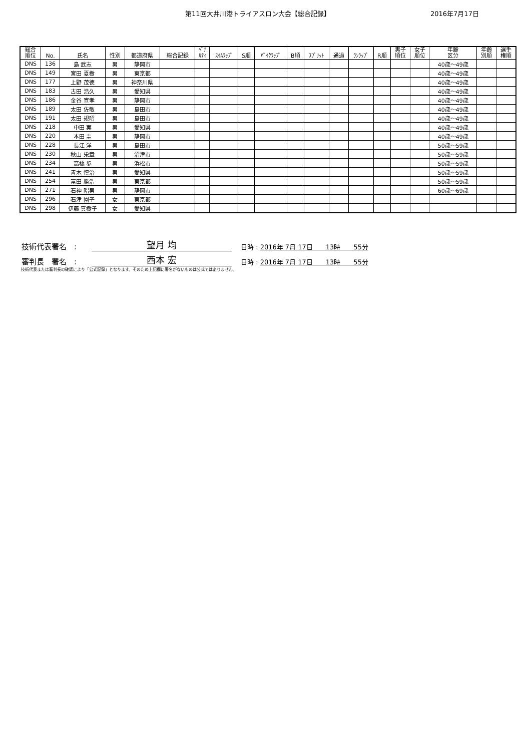第11回大井川港トライアスロン大会【総合記録】 2016年7月17日
| 総合 順位 | No. | 氏名 | 性別 | 都道府県 | 総合記録 | ﾍﾟﾅ ﾙﾃｨ | ｽｲﾑﾗｯﾌﾟ | S順 | ﾊﾞｲｸﾗｯﾌﾟ | B順 | ｽﾌﾟﾘｯﾄ | 通過 | ﾗﾝﾗｯﾌﾟ | R順 | 男子 順位 | 女子 順位 | 年齢 区分 | 年齢 別順 | 選手 権順 |
| --- | --- | --- | --- | --- | --- | --- | --- | --- | --- | --- | --- | --- | --- | --- | --- | --- | --- | --- | --- |
| DNS | 136 | 島 武志 | 男 | 静岡市 | | | | | | | | | | | | | 40歳～49歳 | | |
| DNS | 149 | 宮田 夏樹 | 男 | 東京都 | | | | | | | | | | | | | 40歳～49歳 | | |
| DNS | 177 | 上野 茂徳 | 男 | 神奈川県 | | | | | | | | | | | | | 40歳～49歳 | | |
| DNS | 183 | 古田 浩久 | 男 | 愛知県 | | | | | | | | | | | | | 40歳～49歳 | | |
| DNS | 186 | 金谷 宣孝 | 男 | 静岡市 | | | | | | | | | | | | | 40歳～49歳 | | |
| DNS | 189 | 太田 佐敏 | 男 | 島田市 | | | | | | | | | | | | | 40歳～49歳 | | |
| DNS | 191 | 太田 規昭 | 男 | 島田市 | | | | | | | | | | | | | 40歳～49歳 | | |
| DNS | 218 | 中田 実 | 男 | 愛知県 | | | | | | | | | | | | | 40歳～49歳 | | |
| DNS | 220 | 本田 圭 | 男 | 静岡市 | | | | | | | | | | | | | 40歳～49歳 | | |
| DNS | 228 | 長江 洋 | 男 | 島田市 | | | | | | | | | | | | | 50歳～59歳 | | |
| DNS | 230 | 秋山 栄章 | 男 | 沼津市 | | | | | | | | | | | | | 50歳～59歳 | | |
| DNS | 234 | 高橋 歩 | 男 | 浜松市 | | | | | | | | | | | | | 50歳～59歳 | | |
| DNS | 241 | 青木 慎治 | 男 | 愛知県 | | | | | | | | | | | | | 50歳～59歳 | | |
| DNS | 254 | 富田 勝浩 | 男 | 東京都 | | | | | | | | | | | | | 50歳～59歳 | | |
| DNS | 271 | 石神 昭男 | 男 | 静岡市 | | | | | | | | | | | | | 60歳～69歳 | | |
| DNS | 296 | 石津 園子 | 女 | 東京都 | | | | | | | | | | | | | | | |
| DNS | 298 | 伊藤 真樹子 | 女 | 愛知県 | | | | | | | | | | | | | | | |
技術代表署名　: 望月 均 日時 : 2016年 7月 17日　　13時　　55分
審判長　署名　: 西本 宏 日時 : 2016年 7月 17日　　13時　　55分
技術代表または審判長の確認により「公式記録」となります。そのため上記欄に署名がないものは公式ではありません。